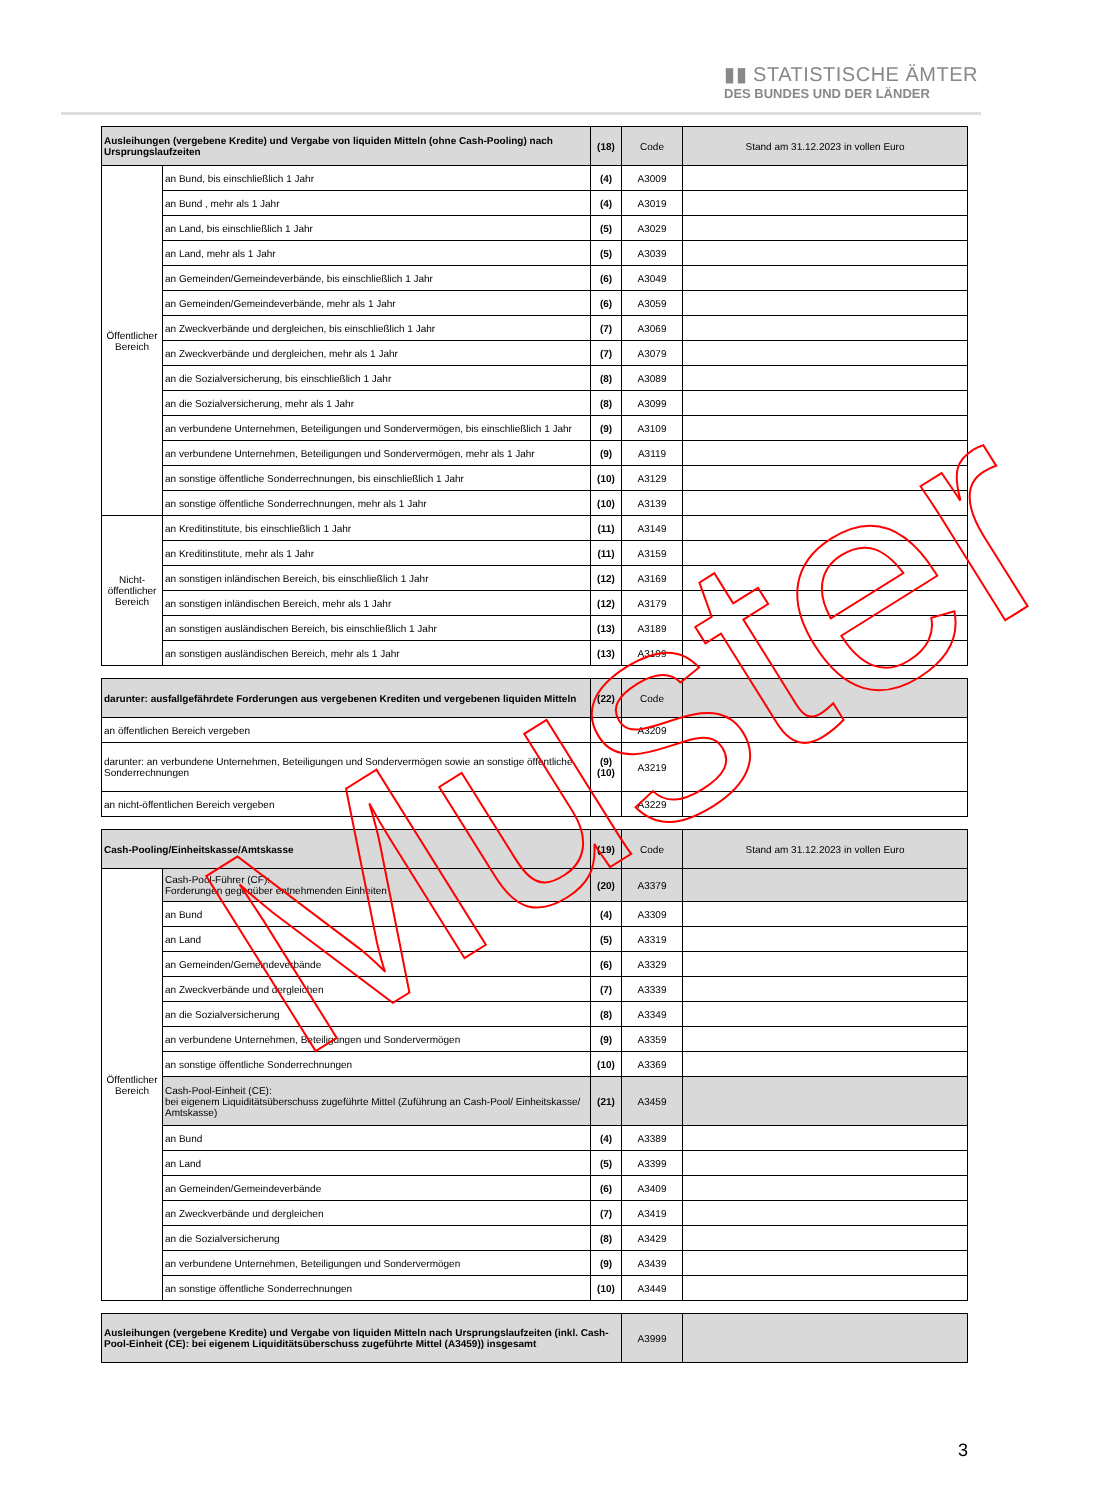▮▮ STATISTISCHE ÄMTER
DES BUNDES UND DER LÄNDER
| Ausleihungen (vergebene Kredite) und Vergabe von liquiden Mitteln (ohne Cash-Pooling) nach Ursprungslaufzeiten | | (18) | Code | Stand am 31.12.2023 in vollen Euro |
| --- | --- | --- | --- | --- |
| Öffentlicher Bereich | an Bund, bis einschließlich 1 Jahr | (4) | A3009 | |
| | an Bund , mehr als 1 Jahr | (4) | A3019 | |
| | an Land, bis einschließlich 1 Jahr | (5) | A3029 | |
| | an Land, mehr als 1 Jahr | (5) | A3039 | |
| | an Gemeinden/Gemeindeverbände, bis einschließlich 1 Jahr | (6) | A3049 | |
| | an Gemeinden/Gemeindeverbände, mehr als 1 Jahr | (6) | A3059 | |
| | an Zweckverbände und dergleichen, bis einschließlich 1 Jahr | (7) | A3069 | |
| | an Zweckverbände und dergleichen, mehr als 1 Jahr | (7) | A3079 | |
| | an die Sozialversicherung, bis einschließlich 1 Jahr | (8) | A3089 | |
| | an die Sozialversicherung, mehr als 1 Jahr | (8) | A3099 | |
| | an verbundene Unternehmen, Beteiligungen und Sondervermögen, bis einschließlich 1 Jahr | (9) | A3109 | |
| | an verbundene Unternehmen, Beteiligungen und Sondervermögen, mehr als 1 Jahr | (9) | A3119 | |
| | an sonstige öffentliche Sonderrechnungen, bis einschließlich 1 Jahr | (10) | A3129 | |
| | an sonstige öffentliche Sonderrechnungen, mehr als 1 Jahr | (10) | A3139 | |
| Nicht-öffentlicher Bereich | an Kreditinstitute, bis einschließlich 1 Jahr | (11) | A3149 | |
| | an Kreditinstitute, mehr als 1 Jahr | (11) | A3159 | |
| | an sonstigen inländischen Bereich, bis einschließlich 1 Jahr | (12) | A3169 | |
| | an sonstigen inländischen Bereich, mehr als 1 Jahr | (12) | A3179 | |
| | an sonstigen ausländischen Bereich, bis einschließlich 1 Jahr | (13) | A3189 | |
| | an sonstigen ausländischen Bereich, mehr als 1 Jahr | (13) | A3199 | |
| darunter: ausfallgefährdete Forderungen aus vergebenen Krediten und vergebenen liquiden Mitteln | (22) | Code | |
| --- | --- | --- | --- |
| an öffentlichen Bereich vergeben | | A3209 | |
| darunter: an verbundene Unternehmen, Beteiligungen und Sondervermögen sowie an sonstige öffentliche Sonderrechnungen | (9) (10) | A3219 | |
| an nicht-öffentlichen Bereich vergeben | | A3229 | |
| Cash-Pooling/Einheitskasse/Amtskasse | | (19) | Code | Stand am 31.12.2023 in vollen Euro |
| --- | --- | --- | --- | --- |
| Öffentlicher Bereich | Cash-Pool-Führer (CF): Forderungen gegenüber entnehmenden Einheiten | (20) | A3379 | |
| | an Bund | (4) | A3309 | |
| | an Land | (5) | A3319 | |
| | an Gemeinden/Gemeindeverbände | (6) | A3329 | |
| | an Zweckverbände und dergleichen | (7) | A3339 | |
| | an die Sozialversicherung | (8) | A3349 | |
| | an verbundene Unternehmen, Beteiligungen und Sondervermögen | (9) | A3359 | |
| | an sonstige öffentliche Sonderrechnungen | (10) | A3369 | |
| | Cash-Pool-Einheit (CE): bei eigenem Liquiditätsüberschuss zugeführte Mittel (Zuführung an Cash-Pool/ Einheitskasse/ Amtskasse) | (21) | A3459 | |
| | an Bund | (4) | A3389 | |
| | an Land | (5) | A3399 | |
| | an Gemeinden/Gemeindeverbände | (6) | A3409 | |
| | an Zweckverbände und dergleichen | (7) | A3419 | |
| | an die Sozialversicherung | (8) | A3429 | |
| | an verbundene Unternehmen, Beteiligungen und Sondervermögen | (9) | A3439 | |
| | an sonstige öffentliche Sonderrechnungen | (10) | A3449 | |
| Ausleihungen (vergebene Kredite) und Vergabe von liquiden Mitteln nach Ursprungslaufzeiten (inkl. Cash-Pool-Einheit (CE): bei eigenem Liquiditätsüberschuss zugeführte Mittel (A3459)) insgesamt | A3999 | |
Muster
3